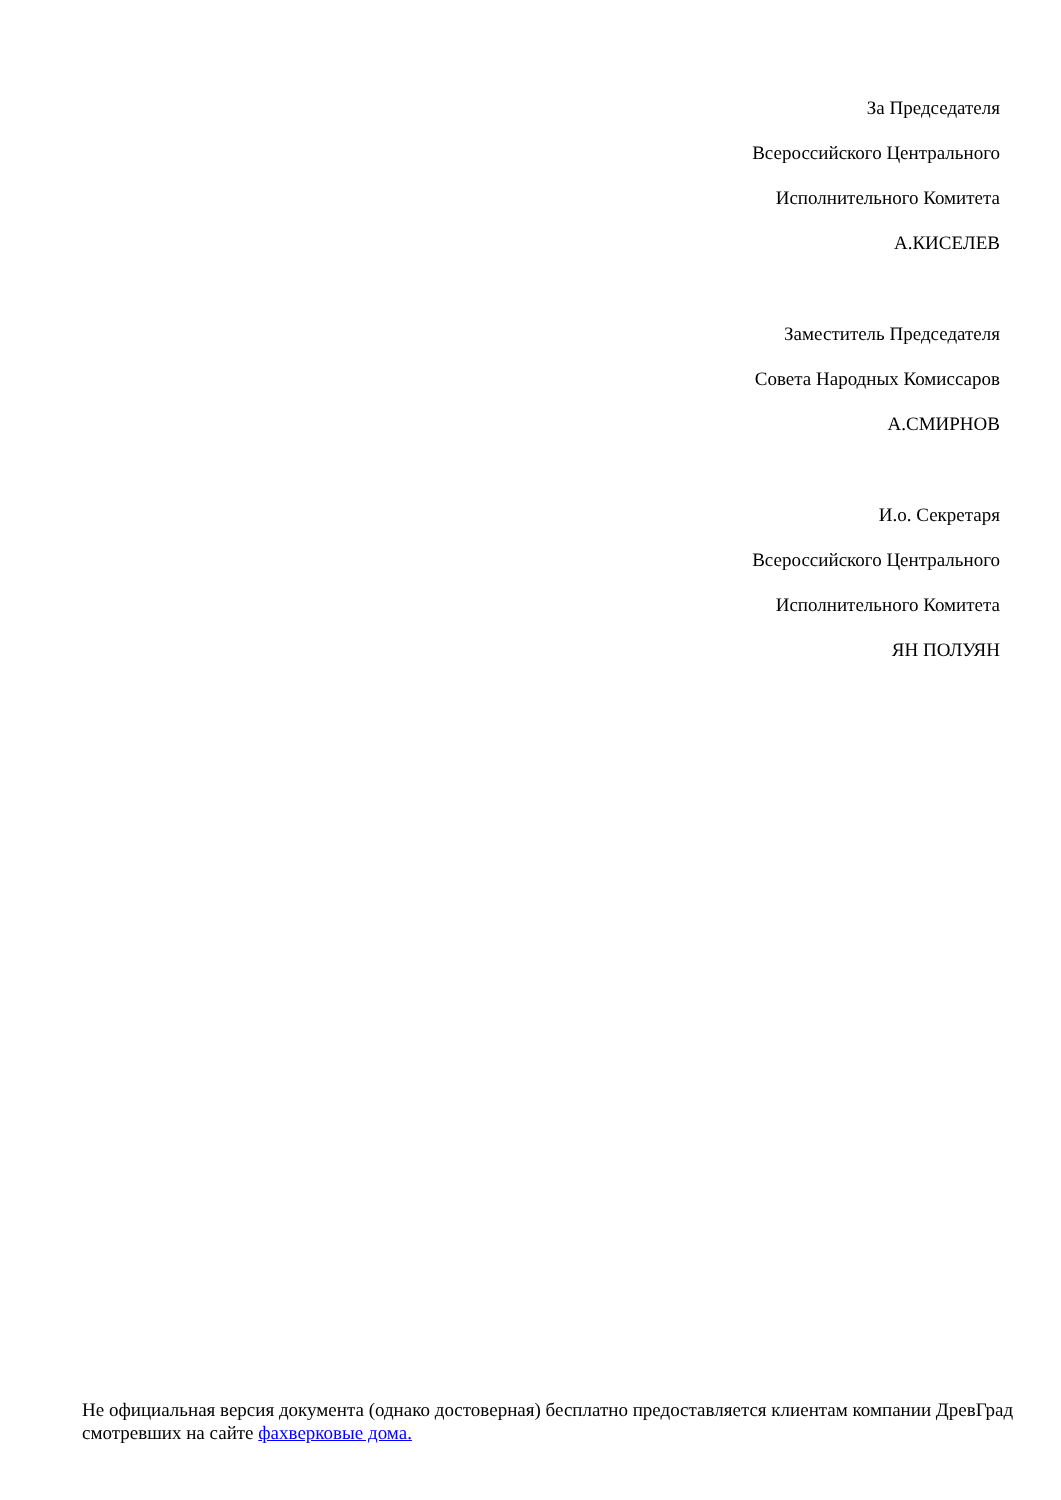За Председателя
Всероссийского Центрального
Исполнительного Комитета
А.КИСЕЛЕВ
Заместитель Председателя
Совета Народных Комиссаров
А.СМИРНОВ
И.о. Секретаря
Всероссийского Центрального
Исполнительного Комитета
ЯН ПОЛУЯН
Не официальная версия документа (однако достоверная) бесплатно предоставляется клиентам компании ДревГрад смотревших на сайте фахверковые дома.